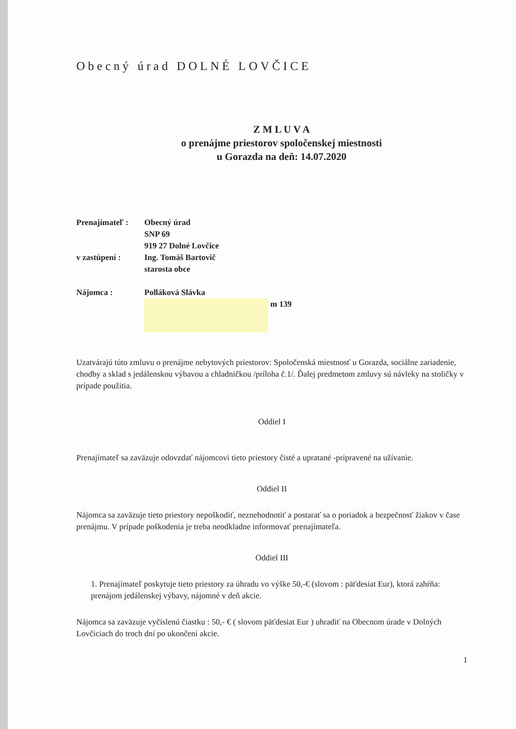Obecný úrad DOLNÉ LOVČICE
Z M L U V A
o prenájme priestorov spoločenskej miestnosti
u Gorazda na deň: 14.07.2020
Prenajímateľ : Obecný úrad
SNP 69
919 27 Dolné Lovčice
v zastúpení : Ing. Tomáš Bartovič
starosta obce
Nájomca : Polláková Slávka
m 139
Uzatvárajú túto zmluvu o prenájme nebytových priestorov: Spoločenská miestnosť u Gorazda, sociálne zariadenie, chodby a sklad s jedálenskou výbavou a chladničkou /príloha č.1/. Ďalej predmetom zmluvy sú návleky na stoličky v prípade použitia.
Oddiel I
Prenajímateľ sa zaväzuje odovzdať nájomcovi tieto priestory čisté a upratané -pripravené na užívanie.
Oddiel II
Nájomca sa zaväzuje tieto priestory nepoškodiť, neznehodnotiť a postarať sa o poriadok a bezpečnosť žiakov v čase prenájmu. V prípade poškodenia je treba neodkladne informovať prenajímateľa.
Oddiel III
1. Prenajímateľ poskytuje tieto priestory za úhradu vo výške 50,-€ (slovom : päťdesiat Eur), ktorá zahŕňa:
prenájom jedálenskej výbavy, nájomné v deň akcie.
Nájomca sa zaväzuje vyčíslenú čiastku : 50,- € ( slovom päťdesiat Eur ) uhradiť na Obecnom úrade v Dolných Lovčiciach do troch dní po ukončení akcie.
1